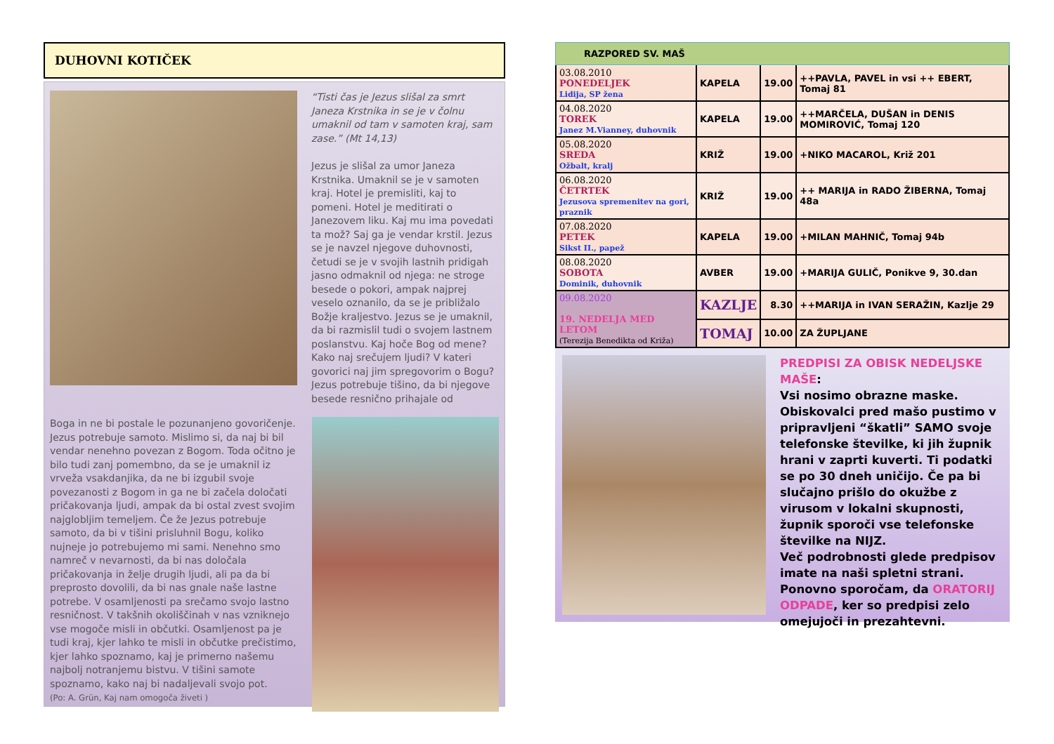DUHOVNI KOTIČEK
“Tisti čas je Jezus slišal za smrt Janeza Krstnika in se je v čolnu umaknil od tam v samoten kraj, sam zase.” (Mt 14,13)
Jezus je slišal za umor Janeza Krstnika. Umaknil se je v samoten kraj. Hotel je premisliti, kaj to pomeni. Hotel je meditirati o Janezovem liku. Kaj mu ima povedati ta mož? Saj ga je vendar krstil. Jezus se je navzel njegove duhovnosti, četudi se je v svojih lastnih pridigah jasno odmaknil od njega: ne stroge besede o pokori, ampak najprej veselo oznanilo, da se je približalo Božje kraljestvo. Jezus se je umaknil, da bi razmislil tudi o svojem lastnem poslanstvu. Kaj hoče Bog od mene? Kako naj srečujem ljudi? V kateri govorici naj jim spregovorim o Bogu? Jezus potrebuje tišino, da bi njegove besede resnično prihajale od
Boga in ne bi postale le pozunanjeno govoričenje. Jezus potrebuje samoto. Mislimo si, da naj bi bil vendar nenehno povezan z Bogom. Toda očitno je bilo tudi zanj pomembno, da se je umaknil iz vrveža vsakdanjika, da ne bi izgubil svoje povezanosti z Bogom in ga ne bi začela določati pričakovanja ljudi, ampak da bi ostal zvest svojim najglobljim temeljem. Če že Jezus potrebuje samoto, da bi v tišini prisluhnil Bogu, koliko nujneje jo potrebujemo mi sami. Nenehno smo namreč v nevarnosti, da bi nas določala pričakovanja in želje drugih ljudi, ali pa da bi preprosto dovolili, da bi nas gnale naše lastne potrebe. V osamljenosti pa srečamo svojo lastno resničnost. V takšnih okoliščinah v nas vzniknejo vse mogoče misli in občutki. Osamljenost pa je tudi kraj, kjer lahko te misli in občutke prečistimo, kjer lahko spoznamo, kaj je primerno našemu najbolj notranjemu bistvu. V tišini samote spoznamo, kako naj bi nadaljevali svojo pot.
(Po: A. Grün, Kaj nam omogoča živeti )
RAZPORED SV. MAŠ
| 03.08.2010 PONEDELJEK Lidija, SP žena | KAPELA | 19.00 | ++PAVLA, PAVEL in vsi ++ EBERT, Tomaj 81 |
| 04.08.2020 TOREK Janez M.Vianney, duhovnik | KAPELA | 19.00 | ++MARČELA, DUŠAN in DENIS MOMIROVIĆ, Tomaj 120 |
| 05.08.2020 SREDA Ožbalt, kralj | KRIŽ | 19.00 | +NIKO MACAROL, Križ 201 |
| 06.08.2020 ČETRTEK Jezusova spremenitev na gori, praznik | KRIŽ | 19.00 | ++ MARIJA in RADO ŽIBERNA, Tomaj 48a |
| 07.08.2020 PETEK Sikst II., papež | KAPELA | 19.00 | +MILAN MAHNIČ, Tomaj 94b |
| 08.08.2020 SOBOTA Dominik, duhovnik | AVBER | 19.00 | +MARIJA GULIČ, Ponikve 9, 30.dan |
| 09.08.2020 19. NEDELJA MED LETOM (Terezija Benedikta od Križa) | KAZLJE | 8.30 | ++MARIJA in IVAN SERAŽIN, Kazlje 29 |
| | TOMAJ | 10.00 | ZA ŽUPLJANE |
PREDPISI ZA OBISK NEDELJSKE MAŠE:
Vsi nosimo obrazne maske.
Obiskovalci pred mašo pustimo v pripravljeni “škatli” SAMO svoje telefonske številke, ki jih župnik hrani v zaprti kuverti. Ti podatki se po 30 dneh uničijo. Če pa bi slučajno prišlo do okužbe z virusom v lokalni skupnosti, župnik sporoči vse telefonske številke na NIJZ.
Več podrobnosti glede predpisov imate na naši spletni strani.
Ponovno sporočam, da ORATORIJ ODPADE, ker so predpisi zelo omejujoči in prezahtevni.